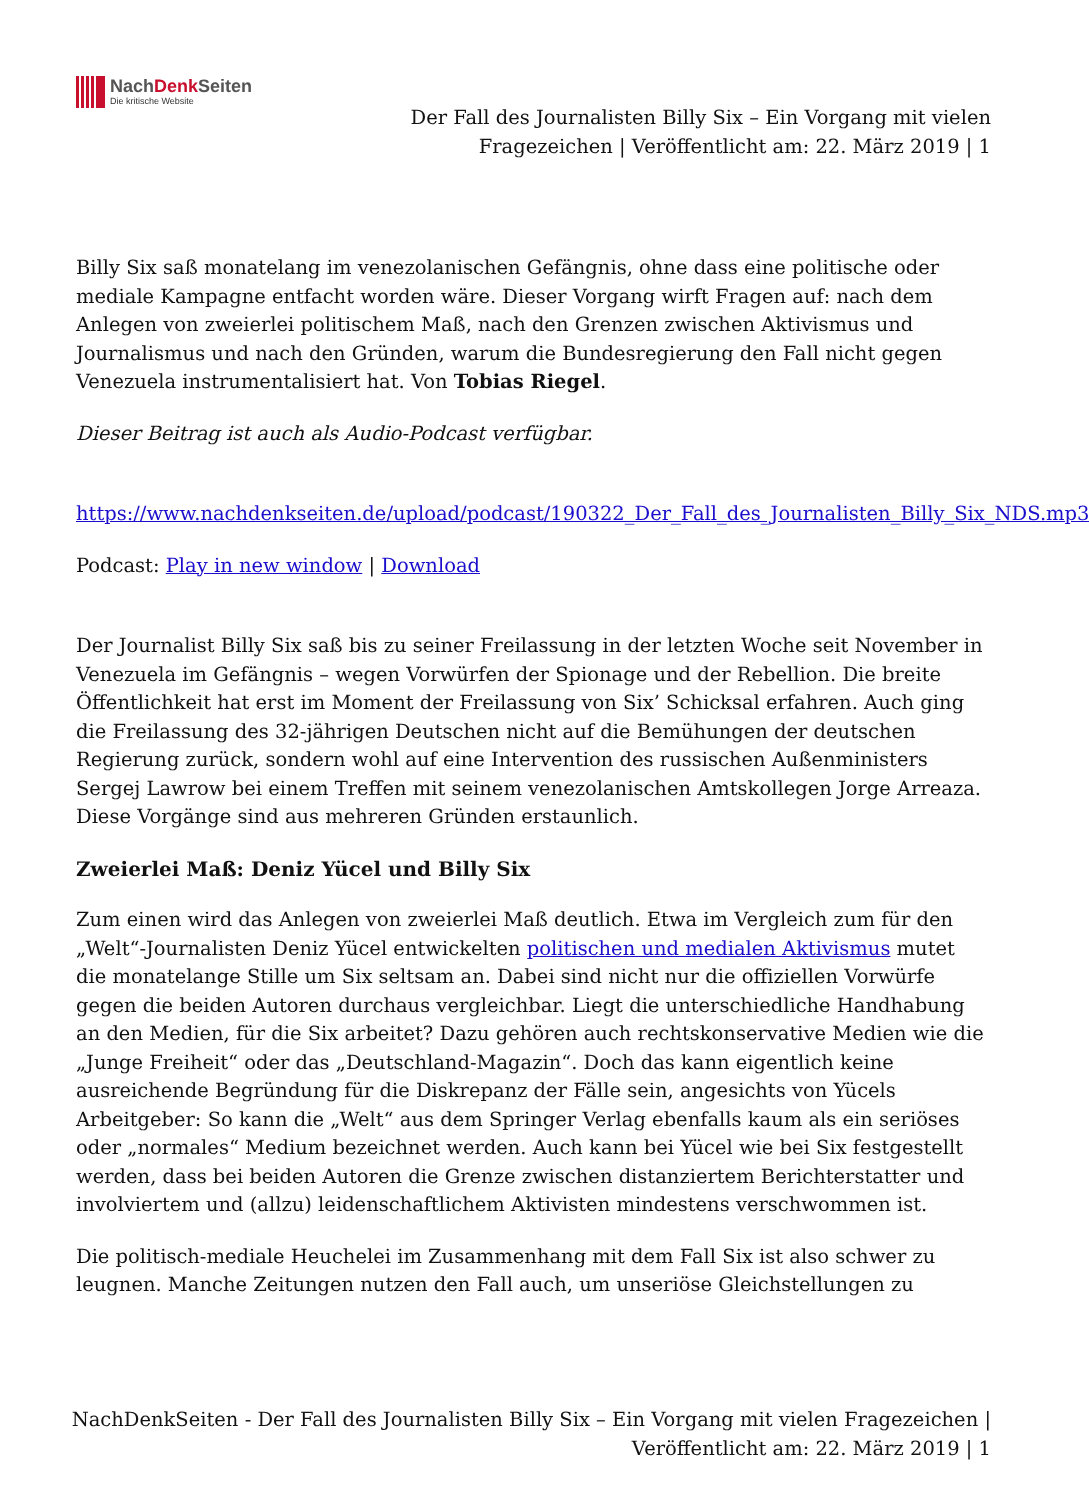NachDenk Seiten
Die kritische Website
Der Fall des Journalisten Billy Six – Ein Vorgang mit vielen Fragezeichen | Veröffentlicht am: 22. März 2019 | 1
Billy Six saß monatelang im venezolanischen Gefängnis, ohne dass eine politische oder mediale Kampagne entfacht worden wäre. Dieser Vorgang wirft Fragen auf: nach dem Anlegen von zweierlei politischem Maß, nach den Grenzen zwischen Aktivismus und Journalismus und nach den Gründen, warum die Bundesregierung den Fall nicht gegen Venezuela instrumentalisiert hat. Von Tobias Riegel.
Dieser Beitrag ist auch als Audio-Podcast verfügbar.
https://www.nachdenkseiten.de/upload/podcast/190322_Der_Fall_des_Journalisten_Billy_Six_NDS.mp3
Podcast: Play in new window | Download
Der Journalist Billy Six saß bis zu seiner Freilassung in der letzten Woche seit November in Venezuela im Gefängnis – wegen Vorwürfen der Spionage und der Rebellion. Die breite Öffentlichkeit hat erst im Moment der Freilassung von Six’ Schicksal erfahren. Auch ging die Freilassung des 32-jährigen Deutschen nicht auf die Bemühungen der deutschen Regierung zurück, sondern wohl auf eine Intervention des russischen Außenministers Sergej Lawrow bei einem Treffen mit seinem venezolanischen Amtskollegen Jorge Arreaza. Diese Vorgänge sind aus mehreren Gründen erstaunlich.
Zweierlei Maß: Deniz Yücel und Billy Six
Zum einen wird das Anlegen von zweierlei Maß deutlich. Etwa im Vergleich zum für den „Welt“-Journalisten Deniz Yücel entwickelten politischen und medialen Aktivismus mutet die monatelange Stille um Six seltsam an. Dabei sind nicht nur die offiziellen Vorwürfe gegen die beiden Autoren durchaus vergleichbar. Liegt die unterschiedliche Handhabung an den Medien, für die Six arbeitet? Dazu gehören auch rechtskonservative Medien wie die „Junge Freiheit“ oder das „Deutschland-Magazin“. Doch das kann eigentlich keine ausreichende Begründung für die Diskrepanz der Fälle sein, angesichts von Yücels Arbeitgeber: So kann die „Welt“ aus dem Springer Verlag ebenfalls kaum als ein seriöses oder „normales“ Medium bezeichnet werden. Auch kann bei Yücel wie bei Six festgestellt werden, dass bei beiden Autoren die Grenze zwischen distanziertem Berichterstatter und involviertem und (allzu) leidenschaftlichem Aktivisten mindestens verschwommen ist.
Die politisch-mediale Heuchelei im Zusammenhang mit dem Fall Six ist also schwer zu leugnen. Manche Zeitungen nutzen den Fall auch, um unseriöse Gleichstellungen zu
NachDenkSeiten - Der Fall des Journalisten Billy Six – Ein Vorgang mit vielen Fragezeichen | Veröffentlicht am: 22. März 2019 | 1